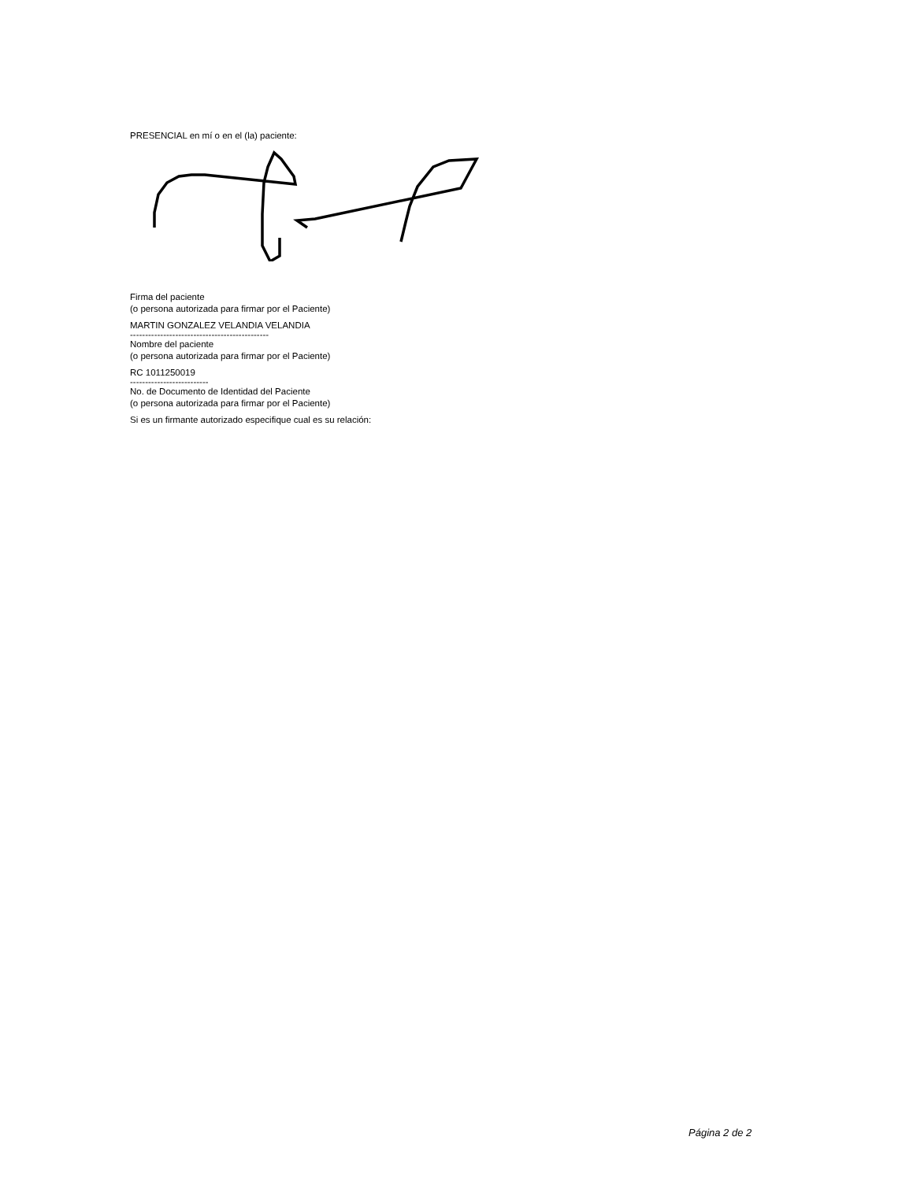PRESENCIAL en mí o en el (la) paciente:
Firma del paciente
(o persona autorizada para firmar por el Paciente)
MARTIN GONZALEZ VELANDIA VELANDIA
----------------------------------------------
Nombre del paciente
(o persona autorizada para firmar por el Paciente)
RC 1011250019
--------------------------
No. de Documento de Identidad del Paciente
(o persona autorizada para firmar por el Paciente)
Si es un firmante autorizado especifique cual es su relación:
Página 2 de 2